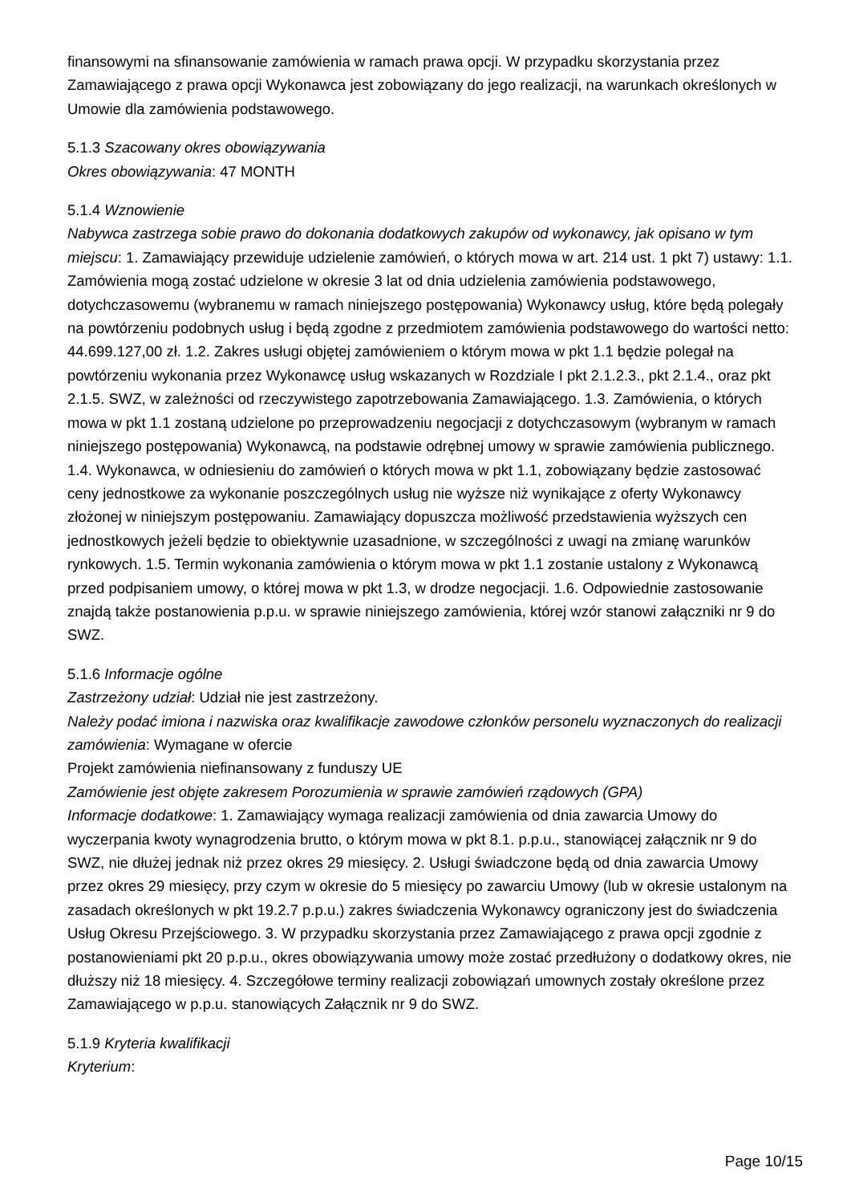finansowymi na sfinansowanie zamówienia w ramach prawa opcji. W przypadku skorzystania przez Zamawiającego z prawa opcji Wykonawca jest zobowiązany do jego realizacji, na warunkach określonych w Umowie dla zamówienia podstawowego.
5.1.3 Szacowany okres obowiązywania
Okres obowiązywania: 47 MONTH
5.1.4 Wznowienie
Nabywca zastrzega sobie prawo do dokonania dodatkowych zakupów od wykonawcy, jak opisano w tym miejscu: 1. Zamawiający przewiduje udzielenie zamówień, o których mowa w art. 214 ust. 1 pkt 7) ustawy: 1.1. Zamówienia mogą zostać udzielone w okresie 3 lat od dnia udzielenia zamówienia podstawowego, dotychczasowemu (wybranemu w ramach niniejszego postępowania) Wykonawcy usług, które będą polegały na powtórzeniu podobnych usług i będą zgodne z przedmiotem zamówienia podstawowego do wartości netto: 44.699.127,00 zł. 1.2. Zakres usługi objętej zamówieniem o którym mowa w pkt 1.1 będzie polegał na powtórzeniu wykonania przez Wykonawcę usług wskazanych w Rozdziale I pkt 2.1.2.3., pkt 2.1.4., oraz pkt 2.1.5. SWZ, w zależności od rzeczywistego zapotrzebowania Zamawiającego. 1.3. Zamówienia, o których mowa w pkt 1.1 zostaną udzielone po przeprowadzeniu negocjacji z dotychczasowym (wybranym w ramach niniejszego postępowania) Wykonawcą, na podstawie odrębnej umowy w sprawie zamówienia publicznego. 1.4. Wykonawca, w odniesieniu do zamówień o których mowa w pkt 1.1, zobowiązany będzie zastosować ceny jednostkowe za wykonanie poszczególnych usług nie wyższe niż wynikające z oferty Wykonawcy złożonej w niniejszym postępowaniu. Zamawiający dopuszcza możliwość przedstawienia wyższych cen jednostkowych jeżeli będzie to obiektywnie uzasadnione, w szczególności z uwagi na zmianę warunków rynkowych. 1.5. Termin wykonania zamówienia o którym mowa w pkt 1.1 zostanie ustalony z Wykonawcą przed podpisaniem umowy, o której mowa w pkt 1.3, w drodze negocjacji. 1.6. Odpowiednie zastosowanie znajdą także postanowienia p.p.u. w sprawie niniejszego zamówienia, której wzór stanowi załączniki nr 9 do SWZ.
5.1.6 Informacje ogólne
Zastrzeżony udział: Udział nie jest zastrzeżony.
Należy podać imiona i nazwiska oraz kwalifikacje zawodowe członków personelu wyznaczonych do realizacji zamówienia: Wymagane w ofercie
Projekt zamówienia niefinansowany z funduszy UE
Zamówienie jest objęte zakresem Porozumienia w sprawie zamówień rządowych (GPA)
Informacje dodatkowe: 1. Zamawiający wymaga realizacji zamówienia od dnia zawarcia Umowy do wyczerpania kwoty wynagrodzenia brutto, o którym mowa w pkt 8.1. p.p.u., stanowiącej załącznik nr 9 do SWZ, nie dłużej jednak niż przez okres 29 miesięcy. 2. Usługi świadczone będą od dnia zawarcia Umowy przez okres 29 miesięcy, przy czym w okresie do 5 miesięcy po zawarciu Umowy (lub w okresie ustalonym na zasadach określonych w pkt 19.2.7 p.p.u.) zakres świadczenia Wykonawcy ograniczony jest do świadczenia Usług Okresu Przejściowego. 3. W przypadku skorzystania przez Zamawiającego z prawa opcji zgodnie z postanowieniami pkt 20 p.p.u., okres obowiązywania umowy może zostać przedłużony o dodatkowy okres, nie dłuższy niż 18 miesięcy. 4. Szczegółowe terminy realizacji zobowiązań umownych zostały określone przez Zamawiającego w p.p.u. stanowiących Załącznik nr 9 do SWZ.
5.1.9 Kryteria kwalifikacji
Kryterium:
Page 10/15